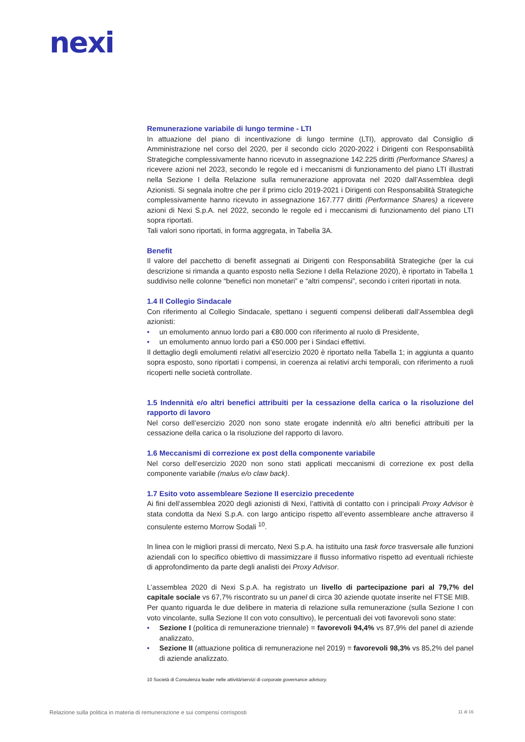nexi
Remunerazione variabile di lungo termine - LTI
In attuazione del piano di incentivazione di lungo termine (LTI), approvato dal Consiglio di Amministrazione nel corso del 2020, per il secondo ciclo 2020-2022 i Dirigenti con Responsabilità Strategiche complessivamente hanno ricevuto in assegnazione 142.225 diritti (Performance Shares) a ricevere azioni nel 2023, secondo le regole ed i meccanismi di funzionamento del piano LTI illustrati nella Sezione I della Relazione sulla remunerazione approvata nel 2020 dall’Assemblea degli Azionisti. Si segnala inoltre che per il primo ciclo 2019-2021 i Dirigenti con Responsabilità Strategiche complessivamente hanno ricevuto in assegnazione 167.777 diritti (Performance Shares) a ricevere azioni di Nexi S.p.A. nel 2022, secondo le regole ed i meccanismi di funzionamento del piano LTI sopra riportati.
Tali valori sono riportati, in forma aggregata, in Tabella 3A.
Benefit
Il valore del pacchetto di benefit assegnati ai Dirigenti con Responsabilità Strategiche (per la cui descrizione si rimanda a quanto esposto nella Sezione I della Relazione 2020), è riportato in Tabella 1 suddiviso nelle colonne “benefici non monetari” e “altri compensi”, secondo i criteri riportati in nota.
1.4 Il Collegio Sindacale
Con riferimento al Collegio Sindacale, spettano i seguenti compensi deliberati dall’Assemblea degli azionisti:
• un emolumento annuo lordo pari a €80.000 con riferimento al ruolo di Presidente,
• un emolumento annuo lordo pari a €50.000 per i Sindaci effettivi.
Il dettaglio degli emolumenti relativi all’esercizio 2020 è riportato nella Tabella 1; in aggiunta a quanto sopra esposto, sono riportati i compensi, in coerenza ai relativi archi temporali, con riferimento a ruoli ricoperti nelle società controllate.
1.5 Indennità e/o altri benefici attribuiti per la cessazione della carica o la risoluzione del rapporto di lavoro
Nel corso dell’esercizio 2020 non sono state erogate indennità e/o altri benefici attribuiti per la cessazione della carica o la risoluzione del rapporto di lavoro.
1.6 Meccanismi di correzione ex post della componente variabile
Nel corso dell’esercizio 2020 non sono stati applicati meccanismi di correzione ex post della componente variabile (malus e/o claw back).
1.7 Esito voto assembleare Sezione II esercizio precedente
Ai fini dell’assemblea 2020 degli azionisti di Nexi, l’attività di contatto con i principali Proxy Advisor è stata condotta da Nexi S.p.A. con largo anticipo rispetto all’evento assembleare anche attraverso il consulente esterno Morrow Sodali <sup>10</sup>.
In linea con le migliori prassi di mercato, Nexi S.p.A. ha istituito una task force trasversale alle funzioni aziendali con lo specifico obiettivo di massimizzare il flusso informativo rispetto ad eventuali richieste di approfondimento da parte degli analisti dei Proxy Advisor.
L’assemblea 2020 di Nexi S.p.A. ha registrato un livello di partecipazione pari al 79,7% del capitale sociale vs 67,7% riscontrato su un panel di circa 30 aziende quotate inserite nel FTSE MIB.
Per quanto riguarda le due delibere in materia di relazione sulla remunerazione (sulla Sezione I con voto vincolante, sulla Sezione II con voto consultivo), le percentuali dei voti favorevoli sono state:
• Sezione I (politica di remunerazione triennale) = favorevoli 94,4% vs 87,9% del panel di aziende analizzato,
• Sezione II (attuazione politica di remunerazione nel 2019) = favorevoli 98,3% vs 85,2% del panel di aziende analizzato.
10 Società di Consulenza leader nelle attività/servizi di corporate governance advisory.
Relazione sulla politica in materia di remunerazione e sui compensi corrisposti 11 di 16